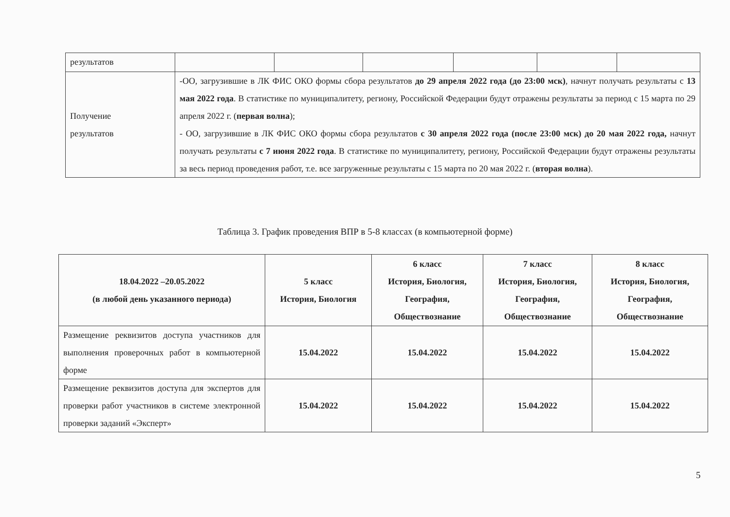| результатов | | | | | | |
| Получение результатов | -ОО, загрузившие в ЛК ФИС ОКО формы сбора результатов до 29 апреля 2022 года (до 23:00 мск) , начнут получать результаты с 13 мая 2022 года . В статистике по муниципалитету, региону, Российской Федерации будут отражены результаты за период с 15 марта по 29 апреля 2022 г. ( первая волна ); - ОО, загрузившие в ЛК ФИС ОКО формы сбора результатов с 30 апреля 2022 года (после 23:00 мск) до 20 мая 2022 года, начнут получать результаты с 7 июня 2022 года . В статистике по муниципалитету, региону, Российской Федерации будут отражены результаты за весь период проведения работ, т.е. все загруженные результаты с 15 марта по 20 мая 2022 г. ( вторая волна ). | | | | | |
Таблица 3. График проведения ВПР в 5-8 классах (в компьютерной форме)
| 18.04.2022 –20.05.2022 (в любой день указанного периода) | 5 класс История, Биология | 6 класс История, Биология, География, Обществознание | 7 класс История, Биология, География, Обществознание | 8 класс История, Биология, География, Обществознание |
| --- | --- | --- | --- | --- |
| Размещение реквизитов доступа участников для выполнения проверочных работ в компьютерной форме | 15.04.2022 | 15.04.2022 | 15.04.2022 | 15.04.2022 |
| Размещение реквизитов доступа для экспертов для проверки работ участников в системе электронной проверки заданий «Эксперт» | 15.04.2022 | 15.04.2022 | 15.04.2022 | 15.04.2022 |
5